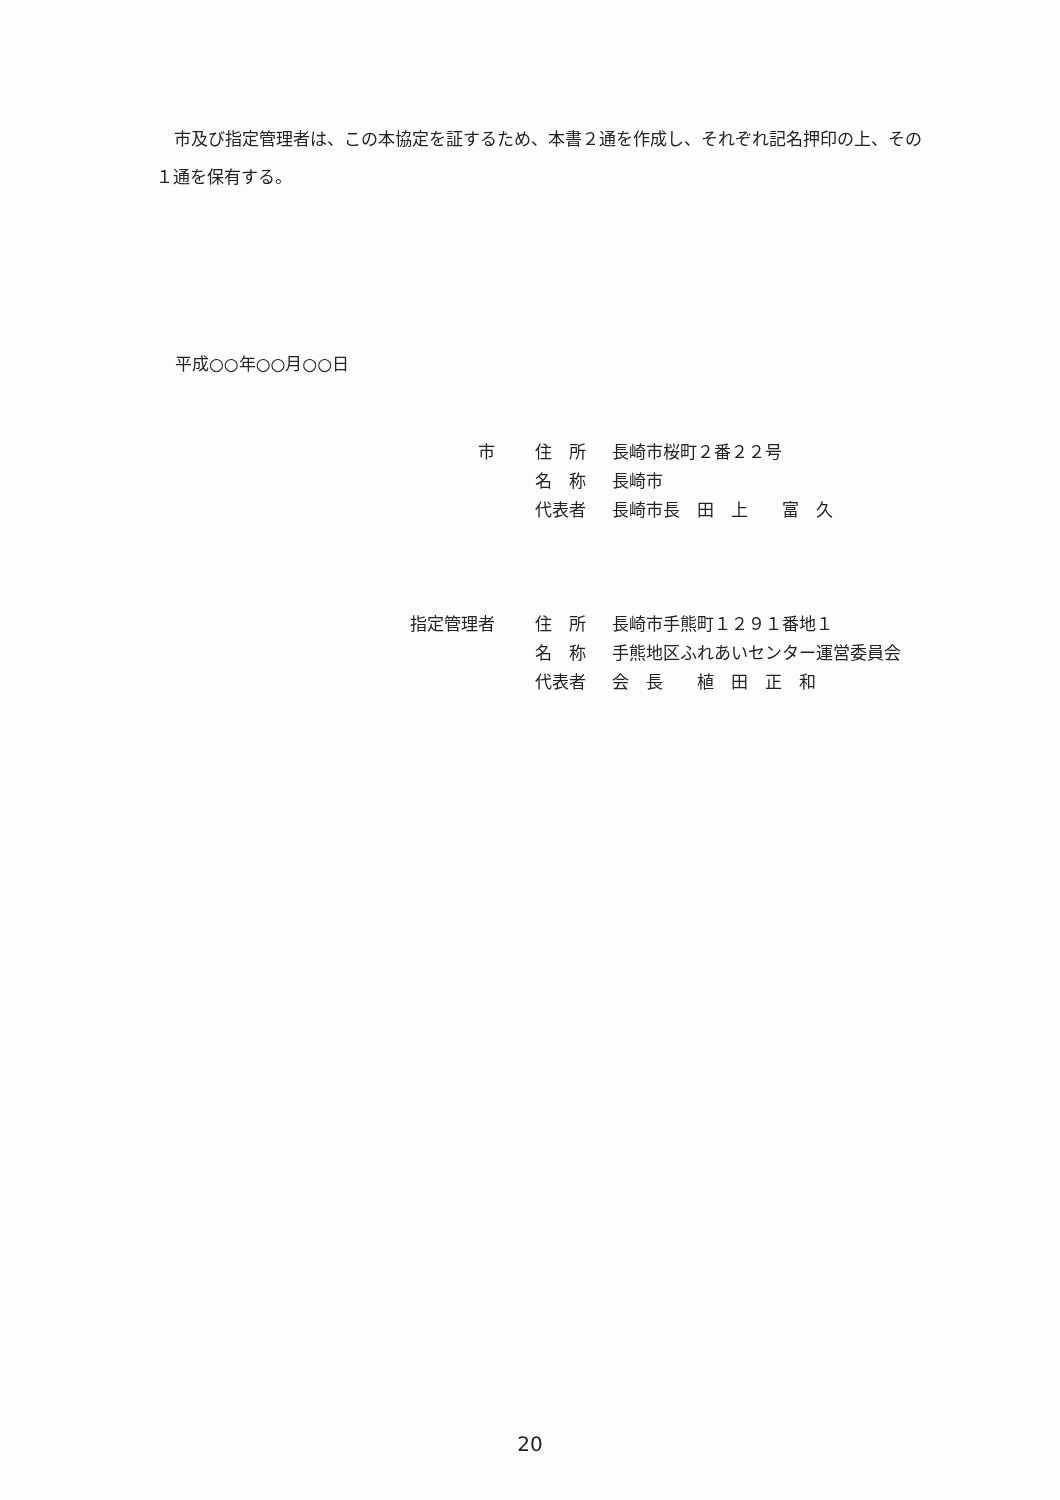市及び指定管理者は、この本協定を証するため、本書２通を作成し、それぞれ記名押印の上、その１通を保有する。
平成○○年○○月○○日
| 市 | | 住 所 | 長崎市桜町２番２２号 |
| | | 名 称 | 長崎市 |
| | | 代表者 | 長崎市長 田 上 富 久 |
| 指定管理者 | | 住 所 | 長崎市手熊町１２９１番地１ |
| | | 名 称 | 手熊地区ふれあいセンター運営委員会 |
| | | 代表者 | 会 長 植 田 正 和 |
20